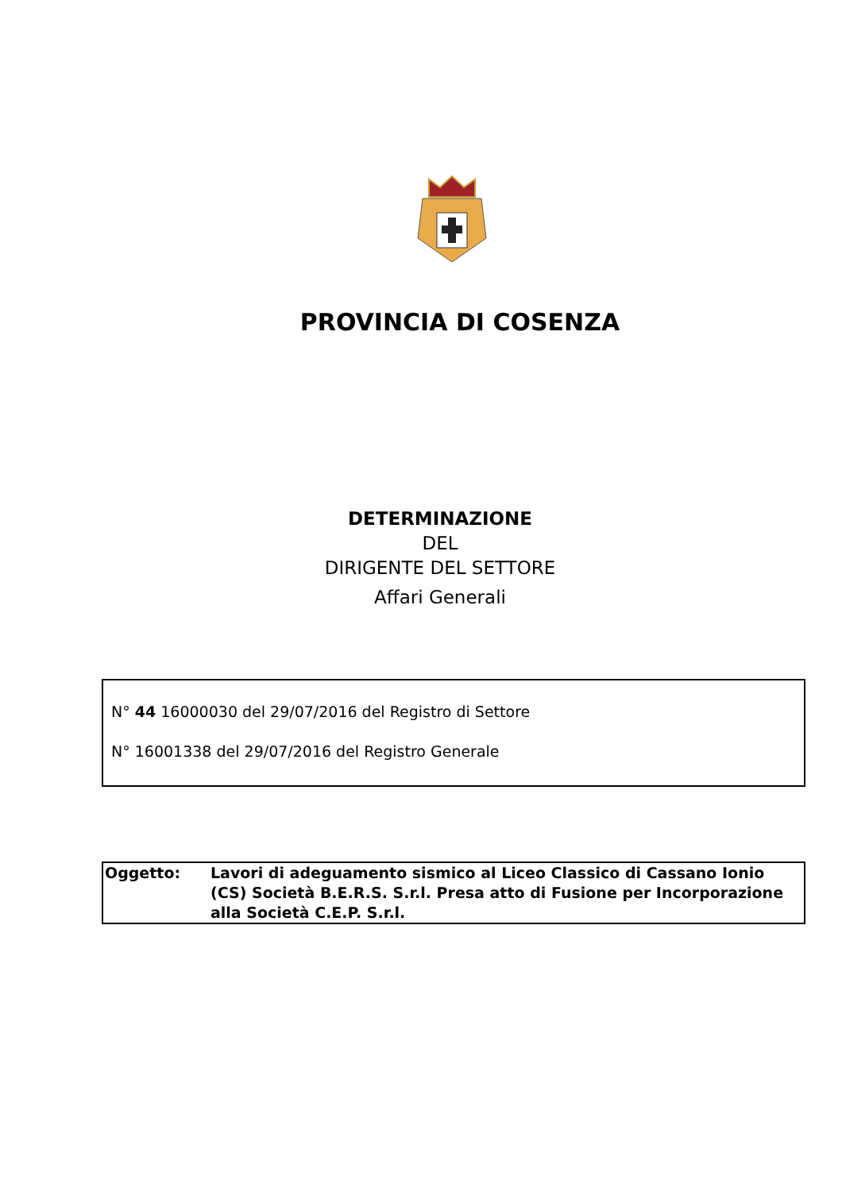PROVINCIA DI COSENZA
DETERMINAZIONE
DEL
DIRIGENTE DEL SETTORE
Affari Generali
N° 44 16000030 del 29/07/2016 del Registro di Settore
N° 16001338 del 29/07/2016 del Registro Generale
Oggetto: Lavori di adeguamento sismico al Liceo Classico di Cassano Ionio (CS) Società B.E.R.S. S.r.l. Presa atto di Fusione per Incorporazione alla Società C.E.P. S.r.l.